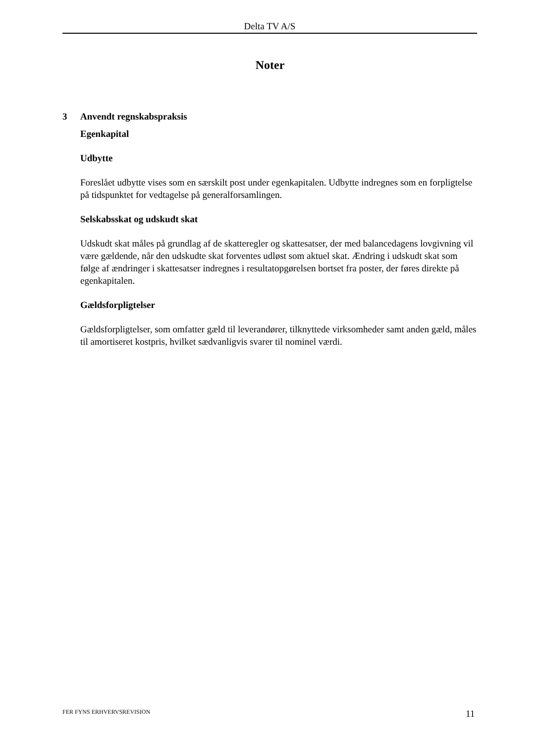Delta TV A/S
Noter
3 Anvendt regnskabspraksis
Egenkapital
Udbytte
Foreslået udbytte vises som en særskilt post under egenkapitalen. Udbytte indregnes som en forpligtelse på tidspunktet for vedtagelse på generalforsamlingen.
Selskabsskat og udskudt skat
Udskudt skat måles på grundlag af de skatteregler og skattesatser, der med balancedagens lovgivning vil være gældende, når den udskudte skat forventes udløst som aktuel skat. Ændring i udskudt skat som følge af ændringer i skattesatser indregnes i resultatopgørelsen bortset fra poster, der føres direkte på egenkapitalen.
Gældsforpligtelser
Gældsforpligtelser, som omfatter gæld til leverandører, tilknyttede virksomheder samt anden gæld, måles til amortiseret kostpris, hvilket sædvanligvis svarer til nominel værdi.
FER FYNS ERHVERVSREVISION 11